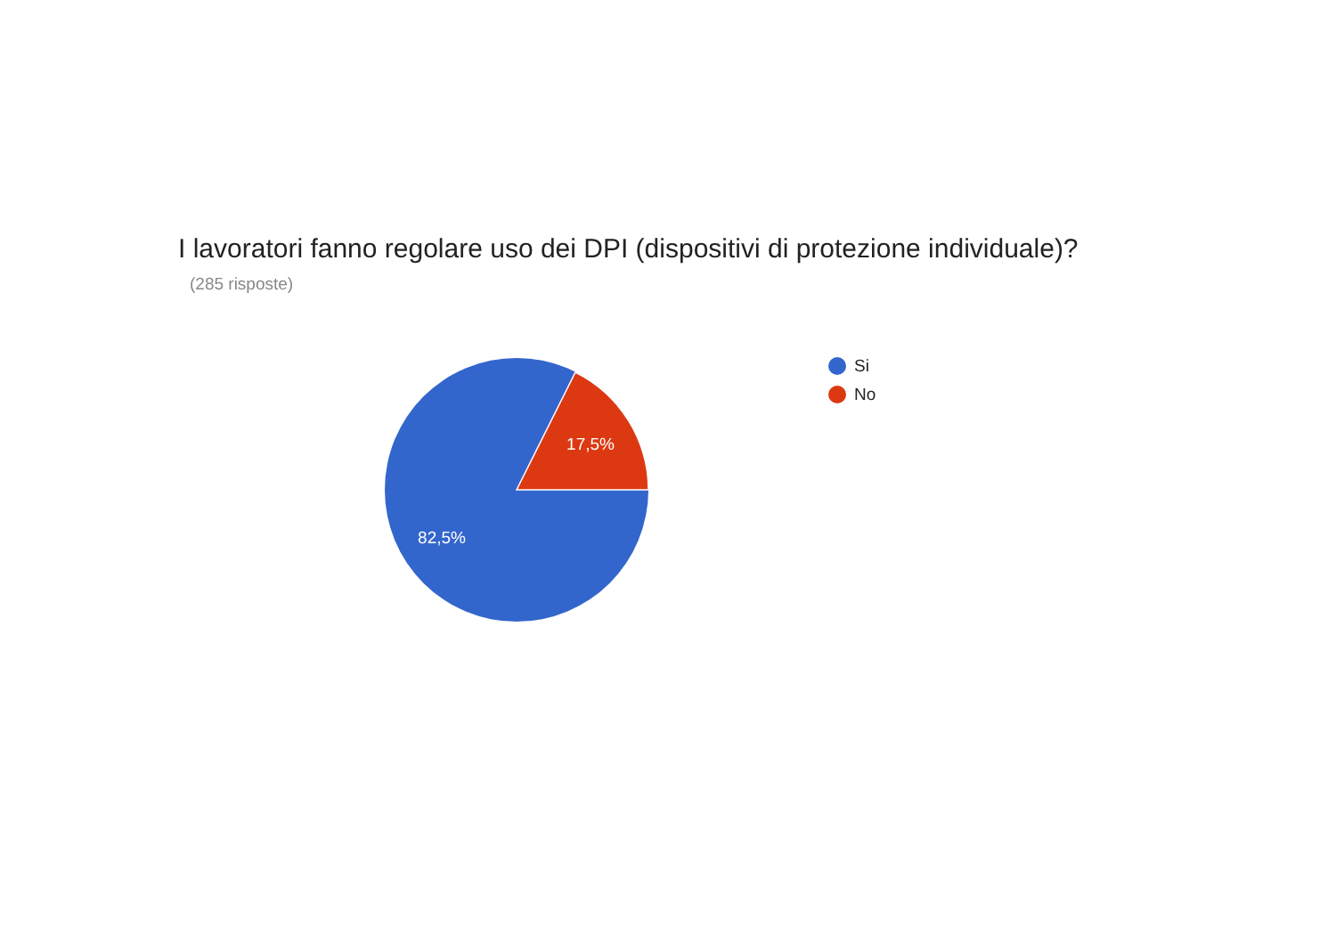I lavoratori fanno regolare uso dei DPI (dispositivi di protezione individuale)?
(285 risposte)
17,5%
82,5%
Si
No